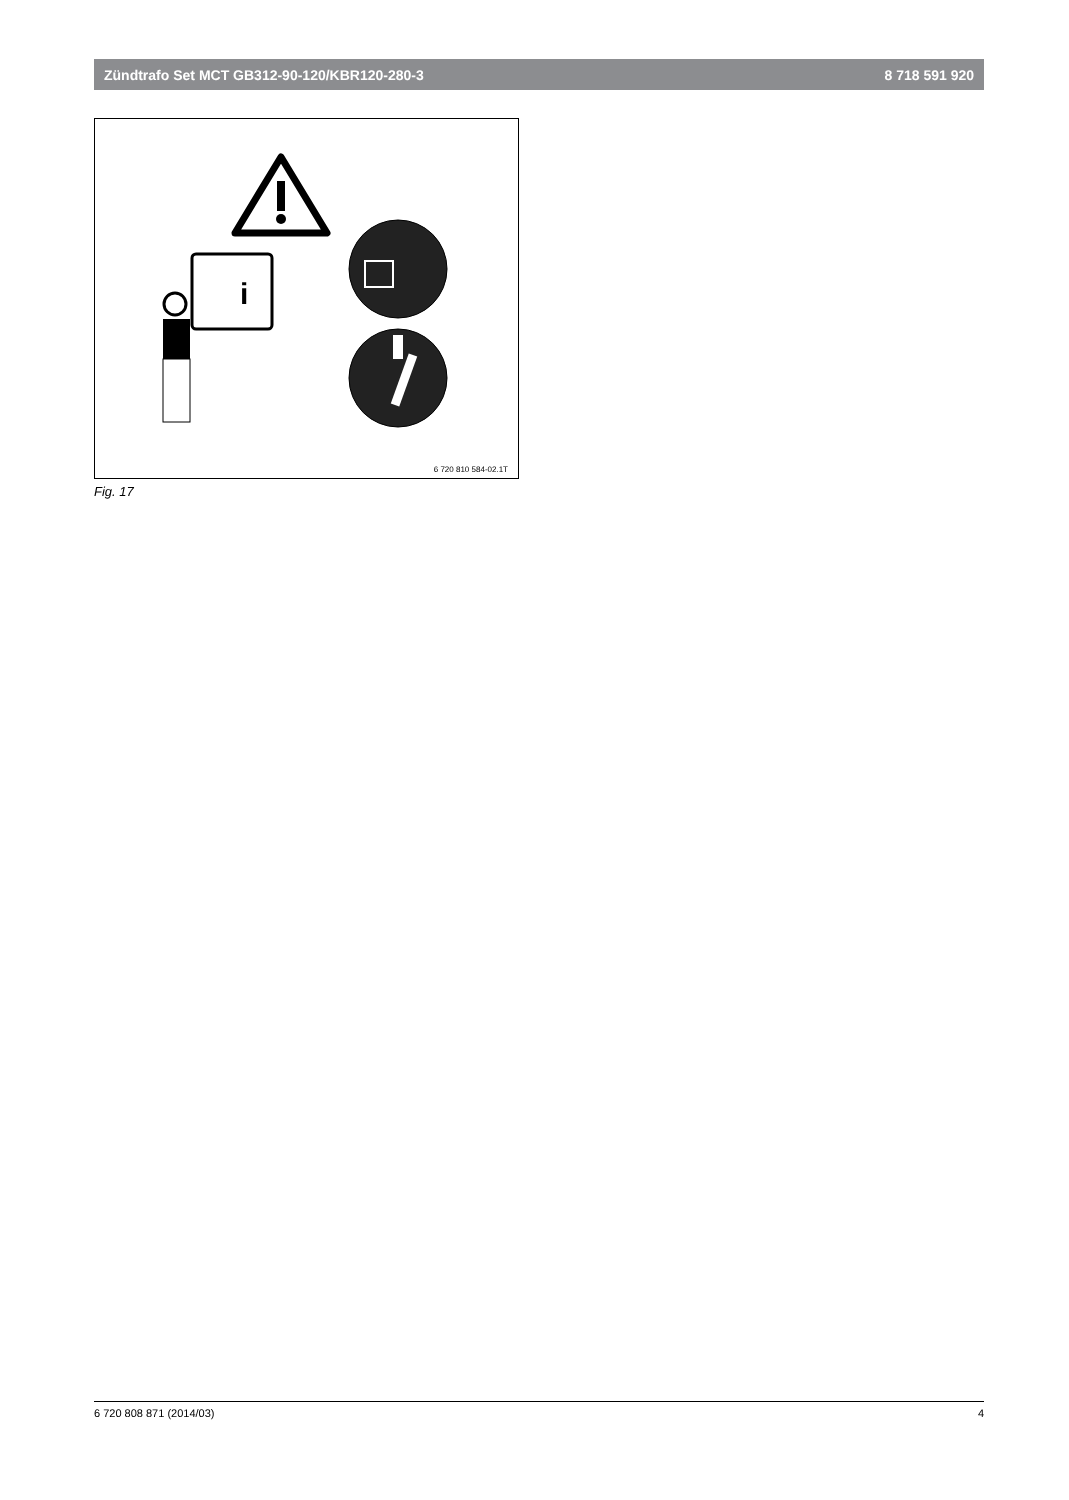Zündtrafo Set MCT GB312-90-120/KBR120-280-3 8 718 591 920
i
6 720 810 584-02.1T
Fig. 17
6 720 808 871 (2014/03) 4